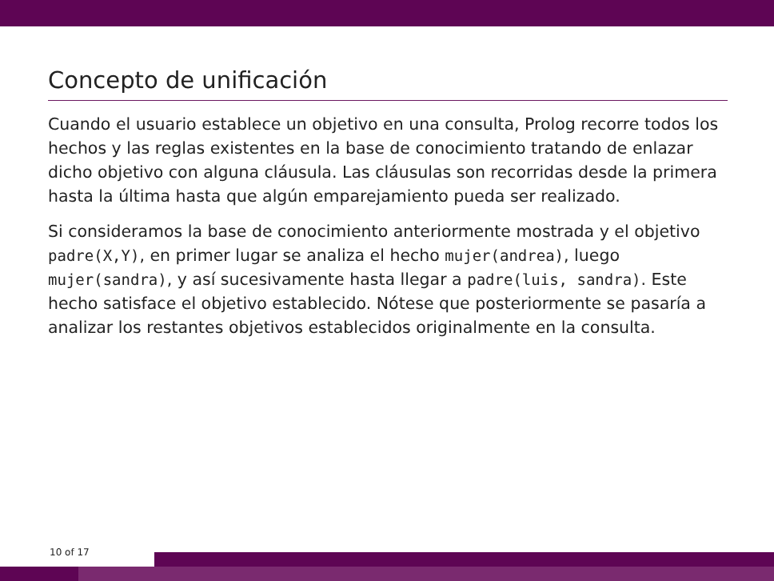Concepto de unificación
Cuando el usuario establece un objetivo en una consulta, Prolog recorre todos los hechos y las reglas existentes en la base de conocimiento tratando de enlazar dicho objetivo con alguna cláusula. Las cláusulas son recorridas desde la primera hasta la última hasta que algún emparejamiento pueda ser realizado.
Si consideramos la base de conocimiento anteriormente mostrada y el objetivo padre(X,Y), en primer lugar se analiza el hecho mujer(andrea), luego mujer(sandra), y así sucesivamente hasta llegar a padre(luis, sandra). Este hecho satisface el objetivo establecido. Nótese que posteriormente se pasaría a analizar los restantes objetivos establecidos originalmente en la consulta.
10 of 17